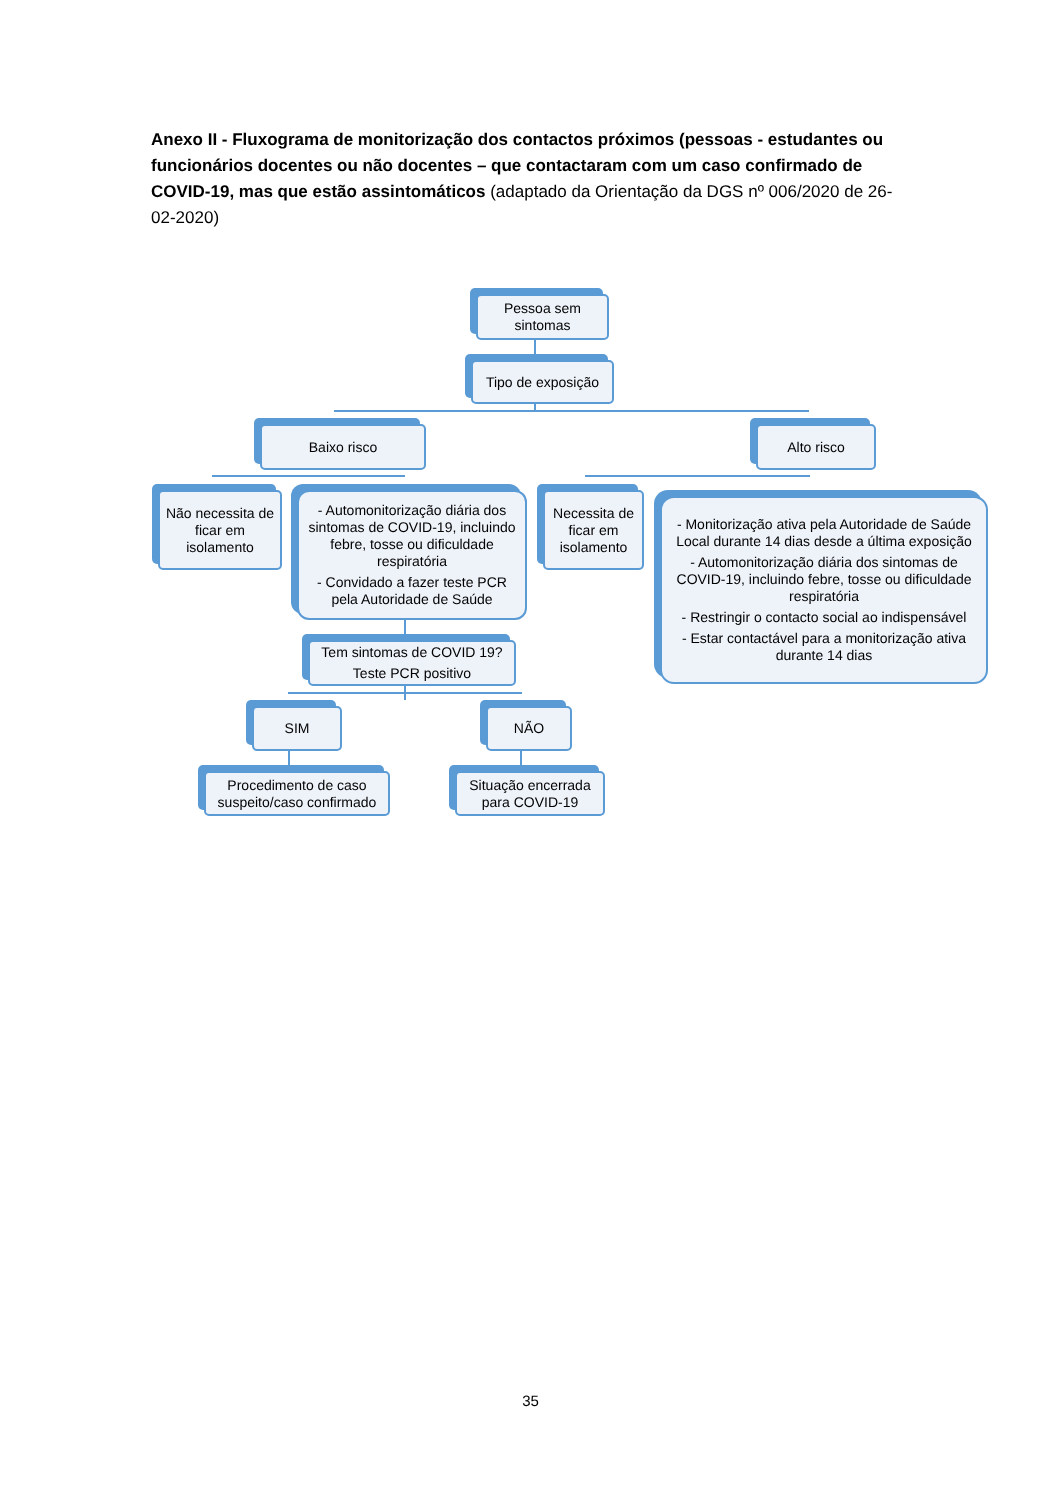Anexo II - Fluxograma de monitorização dos contactos próximos (pessoas - estudantes ou funcionários docentes ou não docentes – que contactaram com um caso confirmado de COVID-19, mas que estão assintomáticos (adaptado da Orientação da DGS nº 006/2020 de 26-02-2020)
Pessoa sem sintomas
Tipo de exposição
Baixo risco Alto risco
Não necessita de ficar em isolamento
- Automonitorização diária dos sintomas de COVID-19, incluindo febre, tosse ou dificuldade respiratória
- Convidado a fazer teste PCR pela Autoridade de Saúde
Necessita de ficar em isolamento
- Monitorização ativa pela Autoridade de Saúde Local durante 14 dias desde a última exposição
- Automonitorização diária dos sintomas de COVID-19, incluindo febre, tosse ou dificuldade respiratória
- Restringir o contacto social ao indispensável
- Estar contactável para a monitorização ativa durante 14 dias
Tem sintomas de COVID 19?
Teste PCR positivo
SIM NÃO
Procedimento de caso suspeito/caso confirmado
Situação encerrada para COVID-19
35